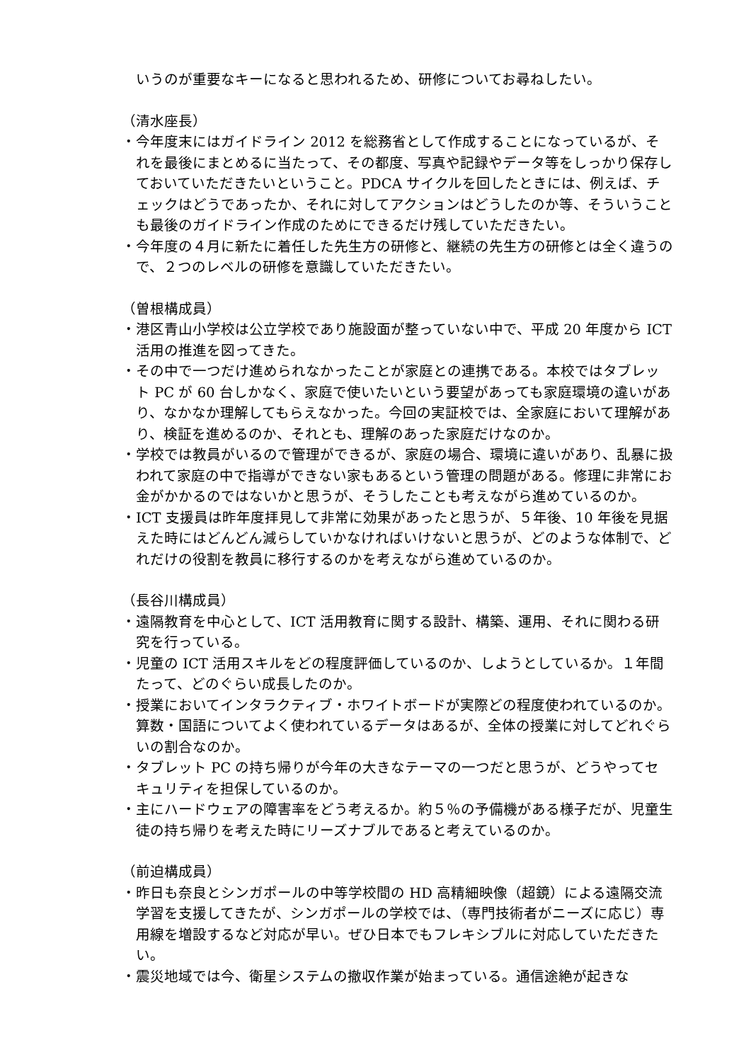いうのが重要なキーになると思われるため、研修についてお尋ねしたい。
（清水座長）
・今年度末にはガイドライン 2012 を総務省として作成することになっているが、それを最後にまとめるに当たって、その都度、写真や記録やデータ等をしっかり保存しておいていただきたいということ。PDCA サイクルを回したときには、例えば、チェックはどうであったか、それに対してアクションはどうしたのか等、そういうことも最後のガイドライン作成のためにできるだけ残していただきたい。
・今年度の４月に新たに着任した先生方の研修と、継続の先生方の研修とは全く違うので、２つのレベルの研修を意識していただきたい。
（曽根構成員）
・港区青山小学校は公立学校であり施設面が整っていない中で、平成 20 年度から ICT 活用の推進を図ってきた。
・その中で一つだけ進められなかったことが家庭との連携である。本校ではタブレット PC が 60 台しかなく、家庭で使いたいという要望があっても家庭環境の違いがあり、なかなか理解してもらえなかった。今回の実証校では、全家庭において理解があり、検証を進めるのか、それとも、理解のあった家庭だけなのか。
・学校では教員がいるので管理ができるが、家庭の場合、環境に違いがあり、乱暴に扱われて家庭の中で指導ができない家もあるという管理の問題がある。修理に非常にお金がかかるのではないかと思うが、そうしたことも考えながら進めているのか。
・ICT 支援員は昨年度拝見して非常に効果があったと思うが、５年後、10 年後を見据えた時にはどんどん減らしていかなければいけないと思うが、どのような体制で、どれだけの役割を教員に移行するのかを考えながら進めているのか。
（長谷川構成員）
・遠隔教育を中心として、ICT 活用教育に関する設計、構築、運用、それに関わる研究を行っている。
・児童の ICT 活用スキルをどの程度評価しているのか、しようとしているか。１年間たって、どのぐらい成長したのか。
・授業においてインタラクティブ・ホワイトボードが実際どの程度使われているのか。算数・国語についてよく使われているデータはあるが、全体の授業に対してどれぐらいの割合なのか。
・タブレット PC の持ち帰りが今年の大きなテーマの一つだと思うが、どうやってセキュリティを担保しているのか。
・主にハードウェアの障害率をどう考えるか。約５％の予備機がある様子だが、児童生徒の持ち帰りを考えた時にリーズナブルであると考えているのか。
（前迫構成員）
・昨日も奈良とシンガポールの中等学校間の HD 高精細映像（超鏡）による遠隔交流学習を支援してきたが、シンガポールの学校では、（専門技術者がニーズに応じ）専用線を増設するなど対応が早い。ぜひ日本でもフレキシブルに対応していただきたい。
・震災地域では今、衛星システムの撤収作業が始まっている。通信途絶が起きな